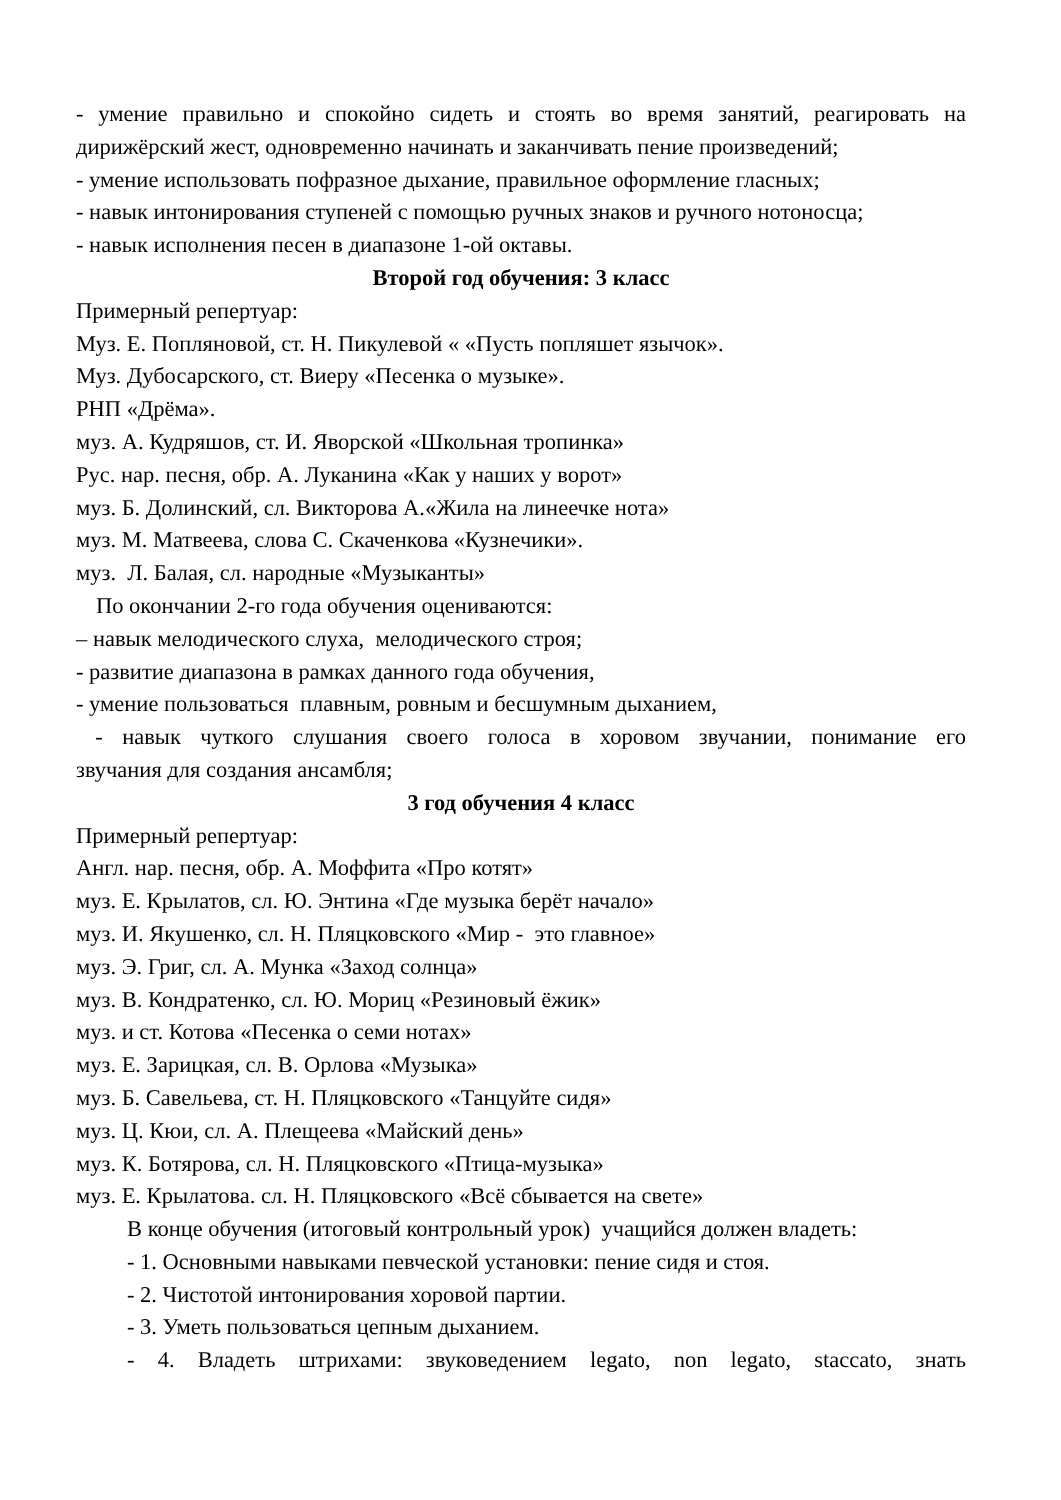- умение правильно и спокойно сидеть и стоять во время занятий, реагировать на
дирижёрский жест, одновременно начинать и заканчивать пение произведений;
- умение использовать пофразное дыхание, правильное оформление гласных;
- навык интонирования ступеней с помощью ручных знаков и ручного нотоносца;
- навык исполнения песен в диапазоне 1-ой октавы.
Второй год обучения: 3 класс
Примерный репертуар:
Муз. Е. Попляновой, ст. Н. Пикулевой « «Пусть попляшет язычок».
Муз. Дубосарского, ст. Виеру «Песенка о музыке».
РНП «Дрёма».
муз. А. Кудряшов, ст. И. Яворской «Школьная тропинка»
Рус. нар. песня, обр. А. Луканина «Как у наших у ворот»
муз. Б. Долинский, сл. Викторова А.«Жила на линеечке нота»
муз. М. Матвеева, слова С. Скаченкова «Кузнечики».
муз. Л. Балая, сл. народные «Музыканты»
По окончании 2-го года обучения оцениваются:
– навык мелодического слуха, мелодического строя;
- развитие диапазона в рамках данного года обучения,
- умение пользоваться плавным, ровным и бесшумным дыханием,
- навык чуткого слушания своего голоса в хоровом звучании, понимание его
звучания для создания ансамбля;
3 год обучения 4 класс
Примерный репертуар:
Англ. нар. песня, обр. А. Моффита «Про котят»
муз. Е. Крылатов, сл. Ю. Энтина «Где музыка берёт начало»
муз. И. Якушенко, сл. Н. Пляцковского «Мир - это главное»
муз. Э. Григ, сл. А. Мунка «Заход солнца»
муз. В. Кондратенко, сл. Ю. Мориц «Резиновый ёжик»
муз. и ст. Котова «Песенка о семи нотах»
муз. Е. Зарицкая, сл. В. Орлова «Музыка»
муз. Б. Савельева, ст. Н. Пляцковского «Танцуйте сидя»
муз. Ц. Кюи, сл. А. Плещеева «Майский день»
муз. К. Ботярова, сл. Н. Пляцковского «Птица-музыка»
муз. Е. Крылатова. сл. Н. Пляцковского «Всё сбывается на свете»
В конце обучения (итоговый контрольный урок) учащийся должен владеть:
- 1. Основными навыками певческой установки: пение сидя и стоя.
- 2. Чистотой интонирования хоровой партии.
- 3. Уметь пользоваться цепным дыханием.
- 4. Владеть штрихами: звуковедением legato, non legato, staccato, знать